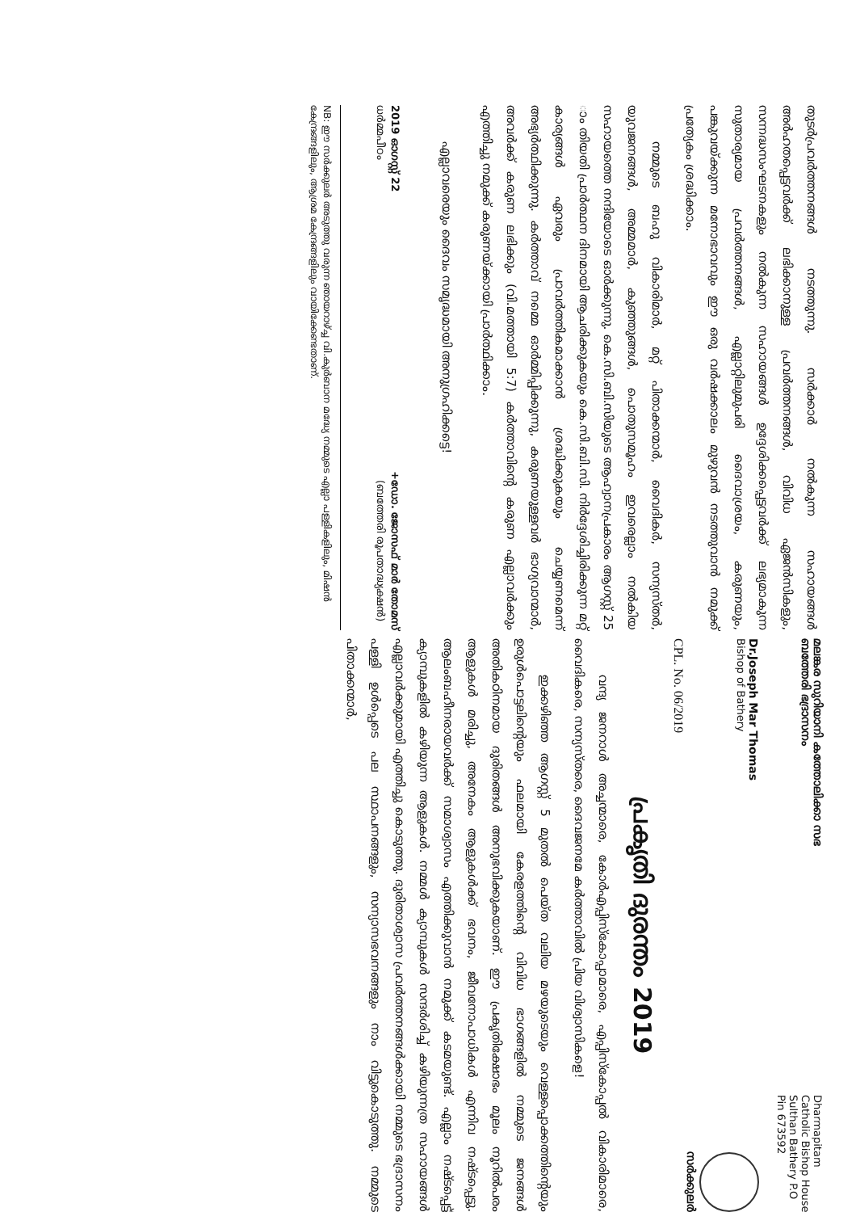മലങ്കര സുറിയാനി കത്തോലിക്കാ സഭ
ബത്തേരി ഭദ്രാസനം
Dharmapitam
Catholic Bishop House
Sulthan Bathery P.O
Pin 673592
Dr.Joseph Mar Thomas
Bishop of Bathery
സർക്കുലർ
CPL. No. 06/2019
പ്രകൃതി ദുരന്തം 2019
വന്ദ്യ ജനറാൾ അച്ചന്മാരെ, കോർഎപ്പിസ്കോപ്പാമാരെ, എപ്പിസ്കോപ്പൽ വികാരിമാരെ, വൈദികരെ, സന്യസ്തരെ, ദൈവജനമേ കർത്താവിൽ പ്രിയ വിശ്വാസികളെ!
ഇക്കഴിഞ്ഞ ആഗസ്റ്റ് 5 മുതൽ പെയ്ത വലിയ മഴയുടെയും വെള്ളപ്പൊക്കത്തിന്റെയും ഉരുൾപൊട്ടലിന്റെയും ഫലമായി കേരളത്തിന്റെ വിവിധ ഭാഗങ്ങളിൽ നമ്മുടെ ജനങ്ങൾ അതികഠിനമായ ദുരിതങ്ങൾ അനുഭവിക്കുകയാണ്. ഈ പ്രകൃതിക്ഷോഭം മൂലം നൂറിൽപരം ആളുകൾ മരിച്ചു, അനേകം ആളുകൾക്ക് ഭവനം, ജീവനോപാധികൾ എന്നിവ നഷ്ടപ്പെട്ടു. ആലംബഹീനരായവർക്ക് സമാശ്വാസം എത്തിക്കുവാൻ നമുക്ക് കടമയുണ്ട്. എല്ലാം നഷ്ടപ്പെട്ട് ക്യാമ്പുകളിൽ കഴിയുന്ന ആളുകൾ. നമ്മൾ ക്യാമ്പുകൾ സന്ദർശിച്ച് കഴിയുന്നത്ര സഹായങ്ങൾ എല്ലാവർക്കുമായി എത്തിച്ചു കൊടുത്തു. ദുരിതാശ്വാസ പ്രവർത്തനങ്ങൾക്കായി നമ്മുടെ ഭദ്രാസനം പള്ളി ഉൾപ്പെടെ പല സ്ഥാപനങ്ങളും, സന്യാസഭവനങ്ങളും നാം വിട്ടുകൊടുത്തു. നമ്മുടെ പിതാക്കന്മാർ,
തുടർപ്രവർത്തനങ്ങൾ നടത്തുന്നു. സർക്കാർ നൽകുന്ന സഹായങ്ങൾ അർഹതപ്പെട്ടവർക്ക് ലഭിക്കാനുള്ള പ്രവർത്തനങ്ങൾ, വിവിധ ഏജൻസികളും, സന്നദ്ധസംഘടനകളും നൽകുന്ന സഹായങ്ങൾ ഉദ്ദേശിക്കപ്പെട്ടവർക്ക് ലഭ്യമാകുന്ന സുതാര്യമായ പ്രവർത്തനങ്ങൾ, എല്ലാറ്റിലുമുപരി ദൈവാശ്രയം, കരുണയും, പങ്കുവയ്ക്കുന്ന മനോഭാവവും ഈ ഒരു വർഷക്കാലം മുഴുവൻ നടത്തുവാൻ നമുക്ക് പ്രത്യേകം ശ്രദ്ധിക്കാം.
നമ്മുടെ ബഹു വികാരിമാർ, മറ്റ് പിതാക്കന്മാർ, വൈദികർ, സന്യസ്തർ, യുവജനങ്ങൾ, അമ്മമാർ, കുഞ്ഞുങ്ങൾ, പൊതുസമൂഹം ഇവരെല്ലാം നൽകിയ സഹായത്തെ നന്ദിയോടെ ഓർക്കുന്നു. കെ.സി.ബി.സിയുടെ ആഹ്വാനപ്രകാരം ആഗസ്റ്റ് 25 ാം തിയതി പ്രാർത്ഥന ദിനമായി ആചരിക്കുകയും കെ.സി.ബി.സി. നിർദ്ദേശിച്ചിരിക്കുന്ന മറ്റ് കാര്യങ്ങൾ ഏവരും പ്രാവർത്തികമാക്കാൻ ശ്രദ്ധിക്കുകയും ചെയ്യണമെന്ന് അഭ്യർത്ഥിക്കുന്നു. കർത്താവ് നമ്മെ ഓർമ്മിപ്പിക്കുന്നു, കരുണയുള്ളവർ ഭാഗ്യവാന്മാർ, അവർക്ക് കരുണ ലഭിക്കും (വി.മത്തായി 5:7) കർത്താവിന്റെ കരുണ എല്ലാവർക്കും എത്തിച്ചു നമുക്ക് കരുണയ്ക്കായി പ്രാർത്ഥിക്കാം.
എല്ലാവരെയും ദൈവം സമൃദ്ധമായി അനുഗ്രഹിക്കട്ടെ!
2019 ഓഗസ്റ്റ് 22
ധർമ്മപീഠം
+ഡോ. ജോസഫ് മാർ തോമസ്
(ബത്തേരി രൂപതാദ്ധ്യക്ഷൻ)
NB: ഈ സർക്കുലർ അടുത്തു വരുന്ന ഞായറാഴ്ച്ച വി.കുർബാന മദ്ധ്യേ നമ്മുടെ എല്ലാ പള്ളികളിലും, മിഷൻ കേന്ദ്രങ്ങളിലും, ആശ്രമ കേന്ദ്രങ്ങളിലും വായിക്കേണ്ടതാണ്.